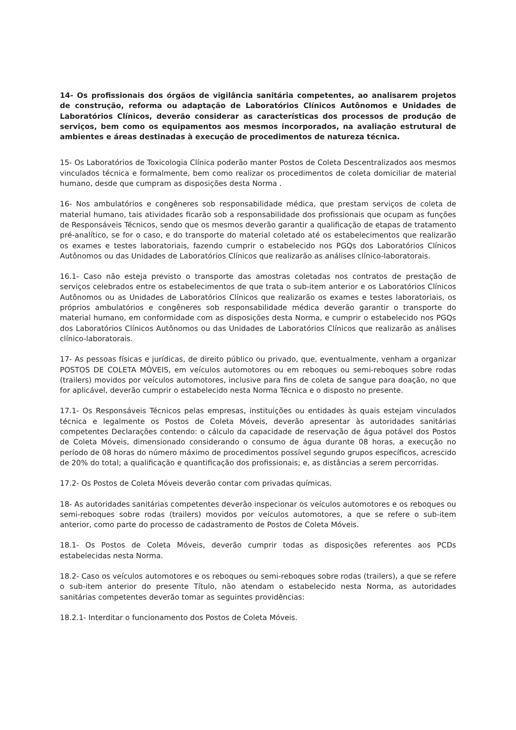14- Os profissionais dos órgãos de vigilância sanitária competentes, ao analisarem projetos de construção, reforma ou adaptação de Laboratórios Clínicos Autônomos e Unidades de Laboratórios Clínicos, deverão considerar as características dos processos de produção de serviços, bem como os equipamentos aos mesmos incorporados, na avaliação estrutural de ambientes e áreas destinadas à execução de procedimentos de natureza técnica.
15- Os Laboratórios de Toxicologia Clínica poderão manter Postos de Coleta Descentralizados aos mesmos vinculados técnica e formalmente, bem como realizar os procedimentos de coleta domiciliar de material humano, desde que cumpram as disposições desta Norma .
16- Nos ambulatórios e congêneres sob responsabilidade médica, que prestam serviços de coleta de material humano, tais atividades ficarão sob a responsabilidade dos profissionais que ocupam as funções de Responsáveis Técnicos, sendo que os mesmos deverão garantir a qualificação de etapas de tratamento pré-analítico, se for o caso, e do transporte do material coletado até os estabelecimentos que realizarão os exames e testes laboratoriais, fazendo cumprir o estabelecido nos PGQs dos Laboratórios Clínicos Autônomos ou das Unidades de Laboratórios Clínicos que realizarão as análises clínico-laboratorais.
16.1- Caso não esteja previsto o transporte das amostras coletadas nos contratos de prestação de serviços celebrados entre os estabelecimentos de que trata o sub-item anterior e os Laboratórios Clínicos Autônomos ou as Unidades de Laboratórios Clínicos que realizarão os exames e testes laboratoriais, os próprios ambulatórios e congêneres sob responsabilidade médica deverão garantir o transporte do material humano, em conformidade com as disposições desta Norma, e cumprir o estabelecido nos PGQs dos Laboratórios Clínicos Autônomos ou das Unidades de Laboratórios Clínicos que realizarão as análises clínico-laboratorais.
17- As pessoas físicas e jurídicas, de direito público ou privado, que, eventualmente, venham a organizar POSTOS DE COLETA MÓVEIS, em veículos automotores ou em reboques ou semi-reboques sobre rodas (trailers) movidos por veículos automotores, inclusive para fins de coleta de sangue para doação, no que for aplicável, deverão cumprir o estabelecido nesta Norma Técnica e o disposto no presente.
17.1- Os Responsáveis Técnicos pelas empresas, instituições ou entidades às quais estejam vinculados técnica e legalmente os Postos de Coleta Móveis, deverão apresentar às autoridades sanitárias competentes Declarações contendo: o cálculo da capacidade de reservação de água potável dos Postos de Coleta Móveis, dimensionado considerando o consumo de água durante 08 horas, a execução no período de 08 horas do número máximo de procedimentos possível segundo grupos específicos, acrescido de 20% do total; a qualificação e quantificação dos profissionais; e, as distâncias a serem percorridas.
17.2- Os Postos de Coleta Móveis deverão contar com privadas químicas.
18- As autoridades sanitárias competentes deverão inspecionar os veículos automotores e os reboques ou semi-reboques sobre rodas (trailers) movidos por veículos automotores, a que se refere o sub-item anterior, como parte do processo de cadastramento de Postos de Coleta Móveis.
18.1- Os Postos de Coleta Móveis, deverão cumprir todas as disposições referentes aos PCDs estabelecidas nesta Norma.
18.2- Caso os veículos automotores e os reboques ou semi-reboques sobre rodas (trailers), a que se refere o sub-item anterior do presente Título, não atendam o estabelecido nesta Norma, as autoridades sanitárias competentes deverão tomar as seguintes providências:
18.2.1- Interditar o funcionamento dos Postos de Coleta Móveis.